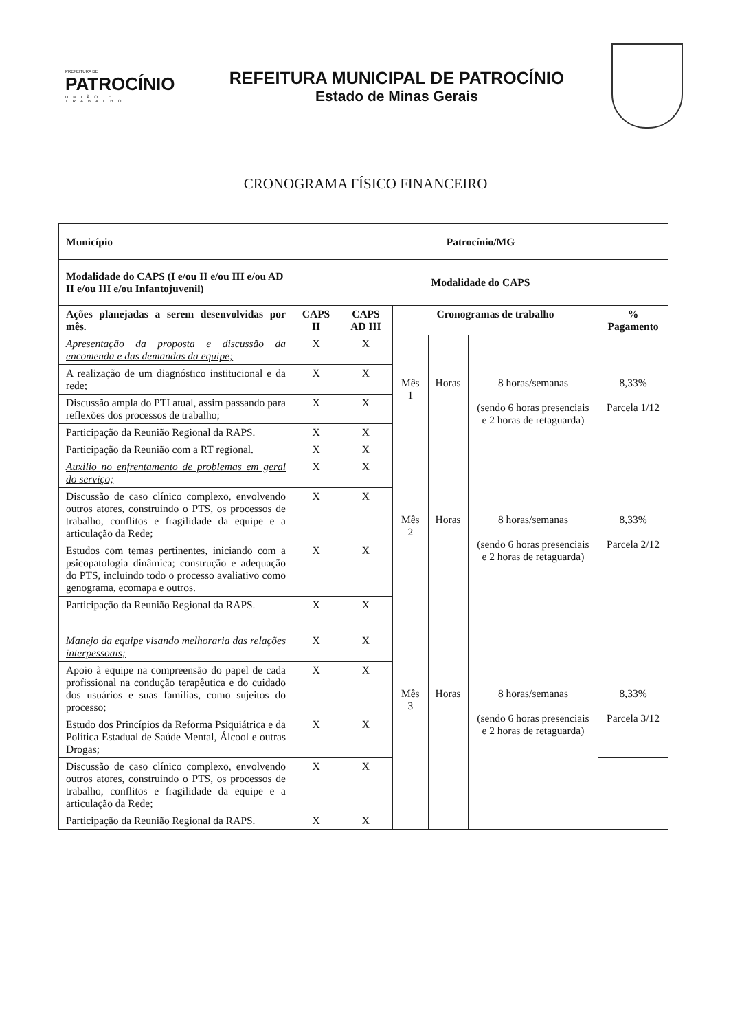PREFEITURA DE
PATROCÍNIO
UNIÃO E TRABALHO
REFEITURA MUNICIPAL DE PATROCÍNIO
Estado de Minas Gerais
CRONOGRAMA FÍSICO FINANCEIRO
| Município | Patrocínio/MG | | | | | |
| --- | --- | --- | --- | --- | --- | --- |
| Modalidade do CAPS (I e/ou II e/ou III e/ou AD II e/ou III e/ou Infantojuvenil) | Modalidade do CAPS | | | | | |
| Ações planejadas a serem desenvolvidas por mês. | CAPS II | CAPS AD III | Cronogramas de trabalho | | | % Pagamento |
| Apresentação da proposta e discussão da encomenda e das demandas da equipe; | X | X | Mês 1 | Horas | 8 horas/semanas (sendo 6 horas presenciais e 2 horas de retaguarda) | 8,33% Parcela 1/12 |
| A realização de um diagnóstico institucional e da rede; | X | X | | | | |
| Discussão ampla do PTI atual, assim passando para reflexões dos processos de trabalho; | X | X | | | | |
| Participação da Reunião Regional da RAPS. | X | X | | | | |
| Participação da Reunião com a RT regional. | X | X | | | | |
| Auxilio no enfrentamento de problemas em geral do serviço; | X | X | Mês 2 | Horas | 8 horas/semanas (sendo 6 horas presenciais e 2 horas de retaguarda) | 8,33% Parcela 2/12 |
| Discussão de caso clínico complexo, envolvendo outros atores, construindo o PTS, os processos de trabalho, conflitos e fragilidade da equipe e a articulação da Rede; | X | X | | | | |
| Estudos com temas pertinentes, iniciando com a psicopatologia dinâmica; construção e adequação do PTS, incluindo todo o processo avaliativo como genograma, ecomapa e outros. | X | X | | | | |
| Participação da Reunião Regional da RAPS. | X | X | | | | |
| Manejo da equipe visando melhoraria das relações interpessoais; | X | X | Mês 3 | Horas | 8 horas/semanas (sendo 6 horas presenciais e 2 horas de retaguarda) | 8,33% Parcela 3/12 |
| Apoio à equipe na compreensão do papel de cada profissional na condução terapêutica e do cuidado dos usuários e suas famílias, como sujeitos do processo; | X | X | | | | |
| Estudo dos Princípios da Reforma Psiquiátrica e da Política Estadual de Saúde Mental, Álcool e outras Drogas; | X | X | | | | |
| Discussão de caso clínico complexo, envolvendo outros atores, construindo o PTS, os processos de trabalho, conflitos e fragilidade da equipe e a articulação da Rede; | X | X | | | | |
| Participação da Reunião Regional da RAPS. | X | X | | | | |